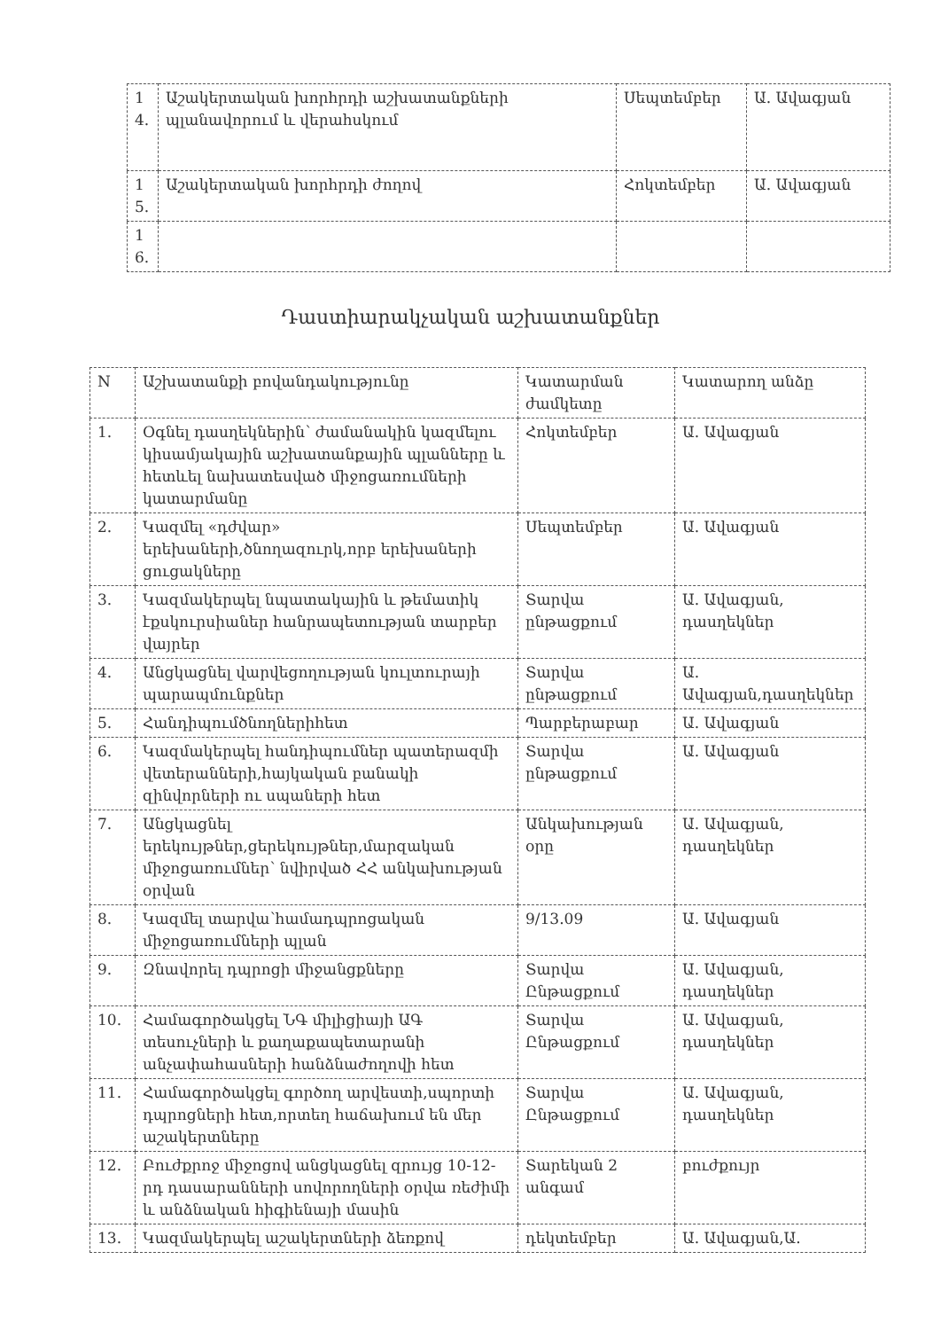| 1 4. | Աշակերտական խորհրդի աշխատանքների պլանավորում և վերահսկում | Սեպտեմբեր | Ա. Ավագյան |
| 1 5. | Աշակերտական խորհրդի ժողով | Հոկտեմբեր | Ա. Ավագյան |
| 1 6. | | | |
Դաստիարակչական աշխատանքներ
| N | Աշխատանքի բովանդակությունը | Կատարման ժամկետը | Կատարող անձը |
| 1. | Օգնել դասղեկներին՝ ժամանակին կազմելու կիսամյակային աշխատանքային պլանները և հետևել նախատեսված միջոցառումների կատարմանը | Հոկտեմբեր | Ա. Ավագյան |
| 2. | Կազմել «դժվար» երեխաների,ծնողազուրկ,որբ երեխաների ցուցակները | Սեպտեմբեր | Ա. Ավագյան |
| 3. | Կազմակերպել նպատակային և թեմատիկ էքսկուրսիաներ հանրապետության տարբեր վայրեր | Տարվա ընթացքում | Ա. Ավագյան, դասղեկներ |
| 4. | Անցկացնել վարվեցողության կուլտուրայի պարապմունքներ | Տարվա ընթացքում | Ա. Ավագյան,դասղեկներ |
| 5. | Հանդիպումծնողներիհետ | Պարբերաբար | Ա. Ավագյան |
| 6. | Կազմակերպել հանդիպումներ պատերազմի վետերանների,հայկական բանակի զինվորների ու սպաների հետ | Տարվա ընթացքում | Ա. Ավագյան |
| 7. | Անցկացնել երեկույթներ,ցերեկույթներ,մարզական միջոցառումներ՝ նվիրված ՀՀ անկախության օրվան | Անկախության օրը | Ա. Ավագյան, դասղեկներ |
| 8. | Կազմել տարվա՝համադպրոցական միջոցառումների պլան | 9/13.09 | Ա. Ավագյան |
| 9. | Զնավորել դպրոցի միջանցքները | Տարվա Ընթացքում | Ա. Ավագյան, դասղեկներ |
| 10. | Համագործակցել ՆԳ միլիցիայի ԱԳ տեսուչների և քաղաքապետարանի անչափահասների հանձնաժողովի հետ | Տարվա Ընթացքում | Ա. Ավագյան, դասղեկներ |
| 11. | Համագործակցել գործող արվեստի,սպորտի դպրոցների հետ,որտեղ հաճախում են մեր աշակերտները | Տարվա Ընթացքում | Ա. Ավագյան, դասղեկներ |
| 12. | Բուժքրոջ միջոցով անցկացնել զրույց 10-12-րդ դասարանների սովորողների օրվա ռեժիմի և անձնական հիգիենայի մասին | Տարեկան 2 անգամ | բուժքույր |
| 13. | Կազմակերպել աշակերտների ձեռքով | դեկտեմբեր | Ա. Ավագյան,Ա. |